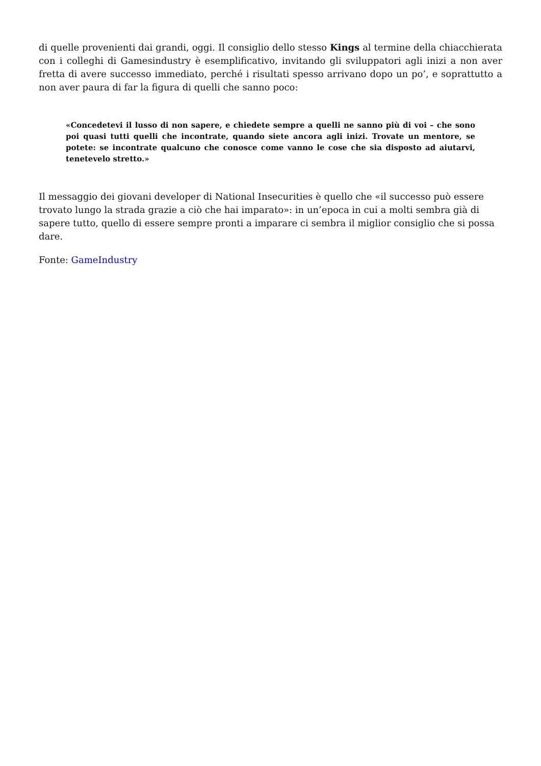di quelle provenienti dai grandi, oggi. Il consiglio dello stesso Kings al termine della chiacchierata con i colleghi di Gamesindustry è esemplificativo, invitando gli sviluppatori agli inizi a non aver fretta di avere successo immediato, perché i risultati spesso arrivano dopo un po’, e soprattutto a non aver paura di far la figura di quelli che sanno poco:
«Concedetevi il lusso di non sapere, e chiedete sempre a quelli ne sanno più di voi – che sono poi quasi tutti quelli che incontrate, quando siete ancora agli inizi. Trovate un mentore, se potete: se incontrate qualcuno che conosce come vanno le cose che sia disposto ad aiutarvi, tenetevelo stretto.»
Il messaggio dei giovani developer di National Insecurities è quello che «il successo può essere trovato lungo la strada grazie a ciò che hai imparato»: in un’epoca in cui a molti sembra già di sapere tutto, quello di essere sempre pronti a imparare ci sembra il miglior consiglio che si possa dare.
Fonte: GameIndustry